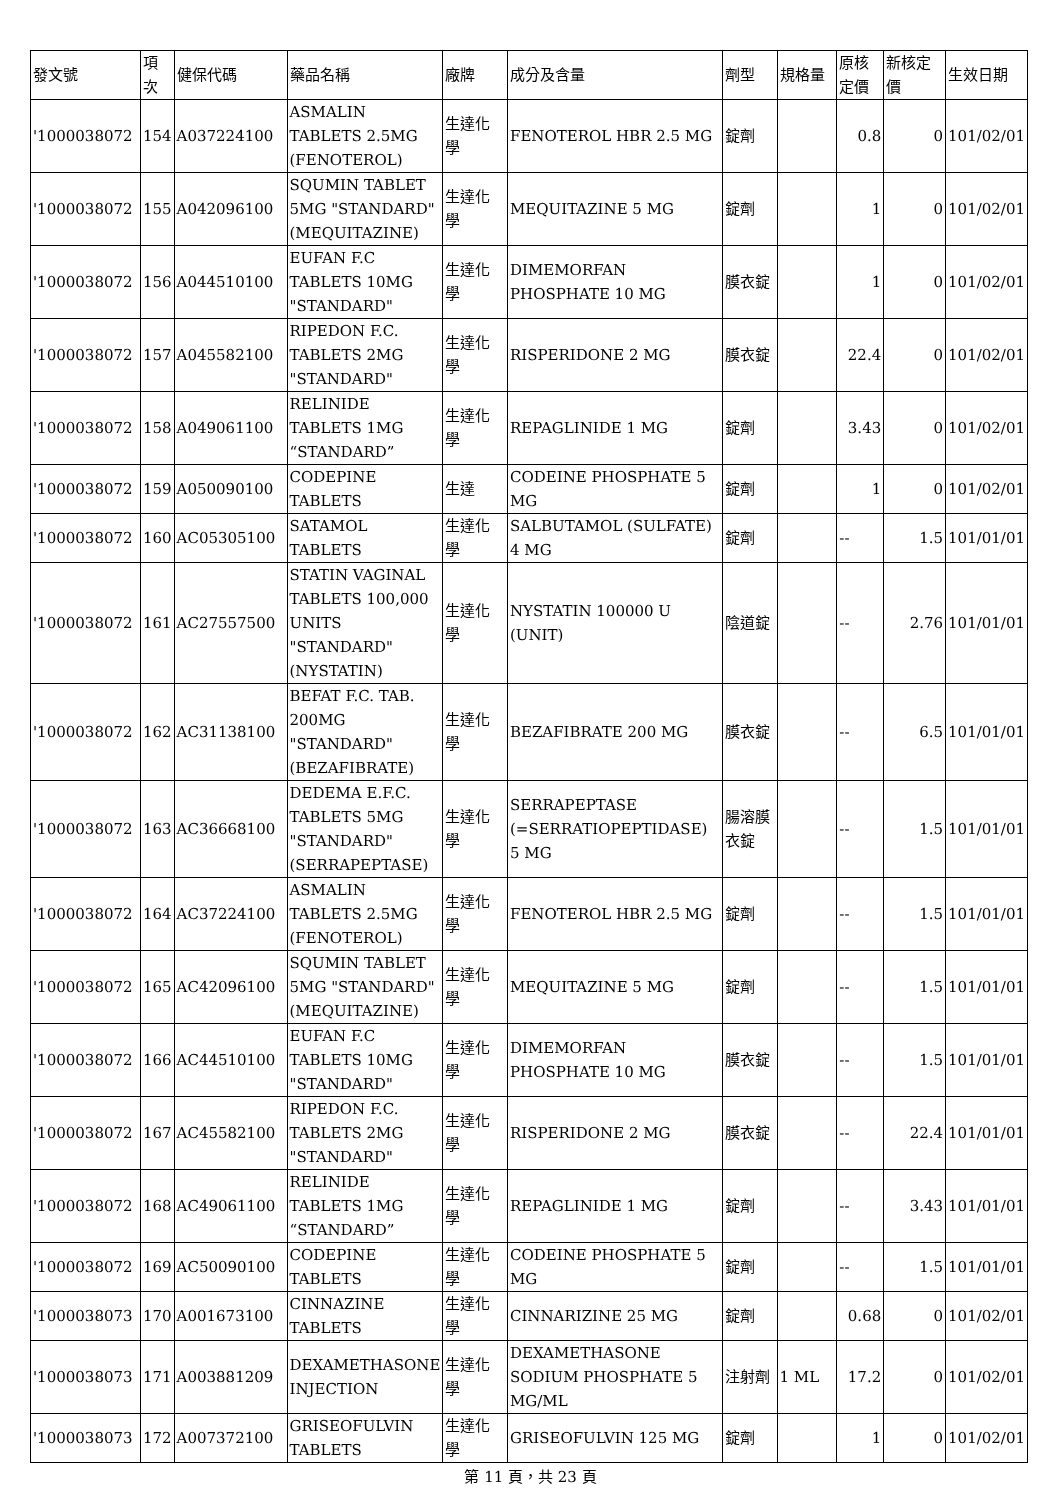| 發文號 | 項次 | 健保代碼 | 藥品名稱 | 廠牌 | 成分及含量 | 劑型 | 規格量 | 原核定價 | 新核定價 | 生效日期 |
| --- | --- | --- | --- | --- | --- | --- | --- | --- | --- | --- |
| '1000038072 | 154 | A037224100 | ASMALIN TABLETS 2.5MG (FENOTEROL) | 生達化學 | FENOTEROL HBR 2.5 MG | 錠劑 | | 0.8 | 0 | 101/02/01 |
| '1000038072 | 155 | A042096100 | SQUMIN TABLET 5MG "STANDARD" (MEQUITAZINE) | 生達化學 | MEQUITAZINE 5 MG | 錠劑 | | 1 | 0 | 101/02/01 |
| '1000038072 | 156 | A044510100 | EUFAN F.C TABLETS 10MG "STANDARD" | 生達化學 | DIMEMORFAN PHOSPHATE 10 MG | 膜衣錠 | | 1 | 0 | 101/02/01 |
| '1000038072 | 157 | A045582100 | RIPEDON F.C. TABLETS 2MG "STANDARD" | 生達化學 | RISPERIDONE 2 MG | 膜衣錠 | | 22.4 | 0 | 101/02/01 |
| '1000038072 | 158 | A049061100 | RELINIDE TABLETS 1MG “STANDARD” | 生達化學 | REPAGLINIDE 1 MG | 錠劑 | | 3.43 | 0 | 101/02/01 |
| '1000038072 | 159 | A050090100 | CODEPINE TABLETS | 生達 | CODEINE PHOSPHATE 5 MG | 錠劑 | | 1 | 0 | 101/02/01 |
| '1000038072 | 160 | AC05305100 | SATAMOL TABLETS | 生達化學 | SALBUTAMOL (SULFATE) 4 MG | 錠劑 | | -- | 1.5 | 101/01/01 |
| '1000038072 | 161 | AC27557500 | STATIN VAGINAL TABLETS 100,000 UNITS "STANDARD" (NYSTATIN) | 生達化學 | NYSTATIN 100000 U (UNIT) | 陰道錠 | | -- | 2.76 | 101/01/01 |
| '1000038072 | 162 | AC31138100 | BEFAT F.C. TAB. 200MG "STANDARD" (BEZAFIBRATE) | 生達化學 | BEZAFIBRATE 200 MG | 膜衣錠 | | -- | 6.5 | 101/01/01 |
| '1000038072 | 163 | AC36668100 | DEDEMA E.F.C. TABLETS 5MG "STANDARD" (SERRAPEPTASE) | 生達化學 | SERRAPEPTASE (=SERRATIOPEPTIDASE) 5 MG | 腸溶膜衣錠 | | -- | 1.5 | 101/01/01 |
| '1000038072 | 164 | AC37224100 | ASMALIN TABLETS 2.5MG (FENOTEROL) | 生達化學 | FENOTEROL HBR 2.5 MG | 錠劑 | | -- | 1.5 | 101/01/01 |
| '1000038072 | 165 | AC42096100 | SQUMIN TABLET 5MG "STANDARD" (MEQUITAZINE) | 生達化學 | MEQUITAZINE 5 MG | 錠劑 | | -- | 1.5 | 101/01/01 |
| '1000038072 | 166 | AC44510100 | EUFAN F.C TABLETS 10MG "STANDARD" | 生達化學 | DIMEMORFAN PHOSPHATE 10 MG | 膜衣錠 | | -- | 1.5 | 101/01/01 |
| '1000038072 | 167 | AC45582100 | RIPEDON F.C. TABLETS 2MG "STANDARD" | 生達化學 | RISPERIDONE 2 MG | 膜衣錠 | | -- | 22.4 | 101/01/01 |
| '1000038072 | 168 | AC49061100 | RELINIDE TABLETS 1MG “STANDARD” | 生達化學 | REPAGLINIDE 1 MG | 錠劑 | | -- | 3.43 | 101/01/01 |
| '1000038072 | 169 | AC50090100 | CODEPINE TABLETS | 生達化學 | CODEINE PHOSPHATE 5 MG | 錠劑 | | -- | 1.5 | 101/01/01 |
| '1000038073 | 170 | A001673100 | CINNAZINE TABLETS | 生達化學 | CINNARIZINE 25 MG | 錠劑 | | 0.68 | 0 | 101/02/01 |
| '1000038073 | 171 | A003881209 | DEXAMETHASONE INJECTION | 生達化學 | DEXAMETHASONE SODIUM PHOSPHATE 5 MG/ML | 注射劑 | 1 ML | 17.2 | 0 | 101/02/01 |
| '1000038073 | 172 | A007372100 | GRISEOFULVIN TABLETS | 生達化學 | GRISEOFULVIN 125 MG | 錠劑 | | 1 | 0 | 101/02/01 |
第 11 頁，共 23 頁